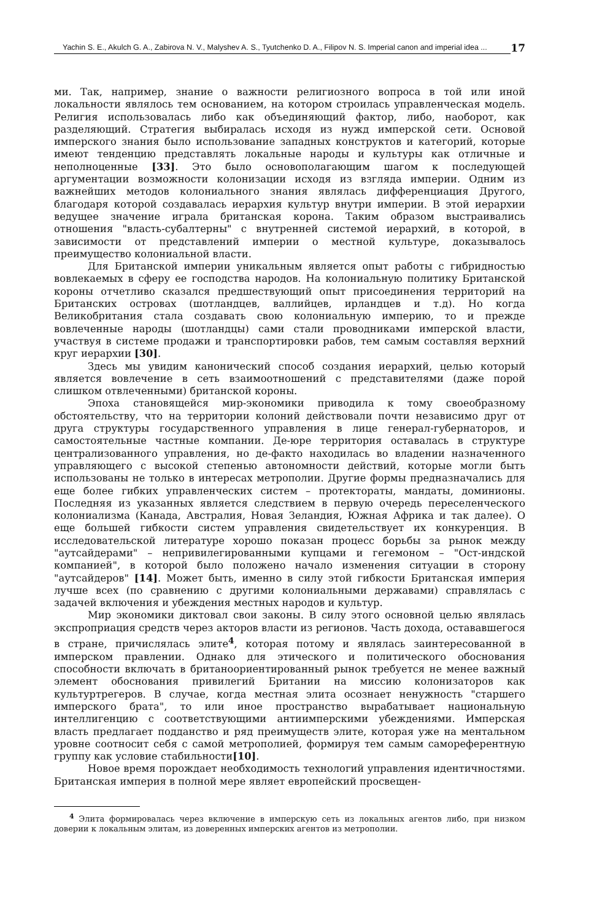Yachin S. E., Akulch G. A., Zabirova N. V., Malyshev A. S., Tyutchenko D. A., Filipov N. S. Imperial canon and imperial idea ...
17
ми. Так, например, знание о важности религиозного вопроса в той или иной локальности являлось тем основанием, на котором строилась управленческая модель. Религия использовалась либо как объединяющий фактор, либо, наоборот, как разделяющий. Стратегия выбиралась исходя из нужд имперской сети. Основой имперского знания было использование западных конструктов и категорий, которые имеют тенденцию представлять локальные народы и культуры как отличные и неполноценные [33]. Это было основополагающим шагом к последующей аргументации возможности колонизации исходя из взгляда империи. Одним из важнейших методов колониального знания являлась дифференциация Другого, благодаря которой создавалась иерархия культур внутри империи. В этой иерархии ведущее значение играла британская корона. Таким образом выстраивались отношения "власть-субалтерны" с внутренней системой иерархий, в которой, в зависимости от представлений империи о местной культуре, доказывалось преимущество колониальной власти.
Для Британской империи уникальным является опыт работы с гибридностью вовлекаемых в сферу ее господства народов. На колониальную политику Британской короны отчетливо сказался предшествующий опыт присоединения территорий на Британских островах (шотландцев, валлийцев, ирландцев и т.д). Но когда Великобритания стала создавать свою колониальную империю, то и прежде вовлеченные народы (шотландцы) сами стали проводниками имперской власти, участвуя в системе продажи и транспортировки рабов, тем самым составляя верхний круг иерархии [30].
Здесь мы увидим канонический способ создания иерархий, целью который является вовлечение в сеть взаимоотношений с представителями (даже порой слишком отвлеченными) британской короны.
Эпоха становящейся мир-экономики приводила к тому своеобразному обстоятельству, что на территории колоний действовали почти независимо друг от друга структуры государственного управления в лице генерал-губернаторов, и самостоятельные частные компании. Де-юре территория оставалась в структуре централизованного управления, но де-факто находилась во владении назначенного управляющего с высокой степенью автономности действий, которые могли быть использованы не только в интересах метрополии. Другие формы предназначались для еще более гибких управленческих систем – протектораты, мандаты, доминионы. Последняя из указанных является следствием в первую очередь переселенческого колониализма (Канада, Австралия, Новая Зеландия, Южная Африка и так далее). О еще большей гибкости систем управления свидетельствует их конкуренция. В исследовательской литературе хорошо показан процесс борьбы за рынок между "аутсайдерами" – непривилегированными купцами и гегемоном – "Ост-индской компанией", в которой было положено начало изменения ситуации в сторону "аутсайдеров" [14]. Может быть, именно в силу этой гибкости Британская империя лучше всех (по сравнению с другими колониальными державами) справлялась с задачей включения и убеждения местных народов и культур.
Мир экономики диктовал свои законы. В силу этого основной целью являлась экспроприация средств через акторов власти из регионов. Часть дохода, остававшегося в стране, причислялась элите<sup>4</sup>, которая потому и являлась заинтересованной в имперском правлении. Однако для этического и политического обоснования способности включать в британоориентированный рынок требуется не менее важный элемент обоснования привилегий Британии на миссию колонизаторов как культуртрегеров. В случае, когда местная элита осознает ненужность "старшего имперского брата", то или иное пространство вырабатывает национальную интеллигенцию с соответствующими антиимперскими убеждениями. Имперская власть предлагает подданство и ряд преимуществ элите, которая уже на ментальном уровне соотносит себя с самой метрополией, формируя тем самым самореферентную группу как условие стабильности[10].
Новое время порождает необходимость технологий управления идентичностями. Британская империя в полной мере являет европейский просвещен-
<sup>4</sup> Элита формировалась через включение в имперскую сеть из локальных агентов либо, при низком доверии к локальным элитам, из доверенных имперских агентов из метрополии.